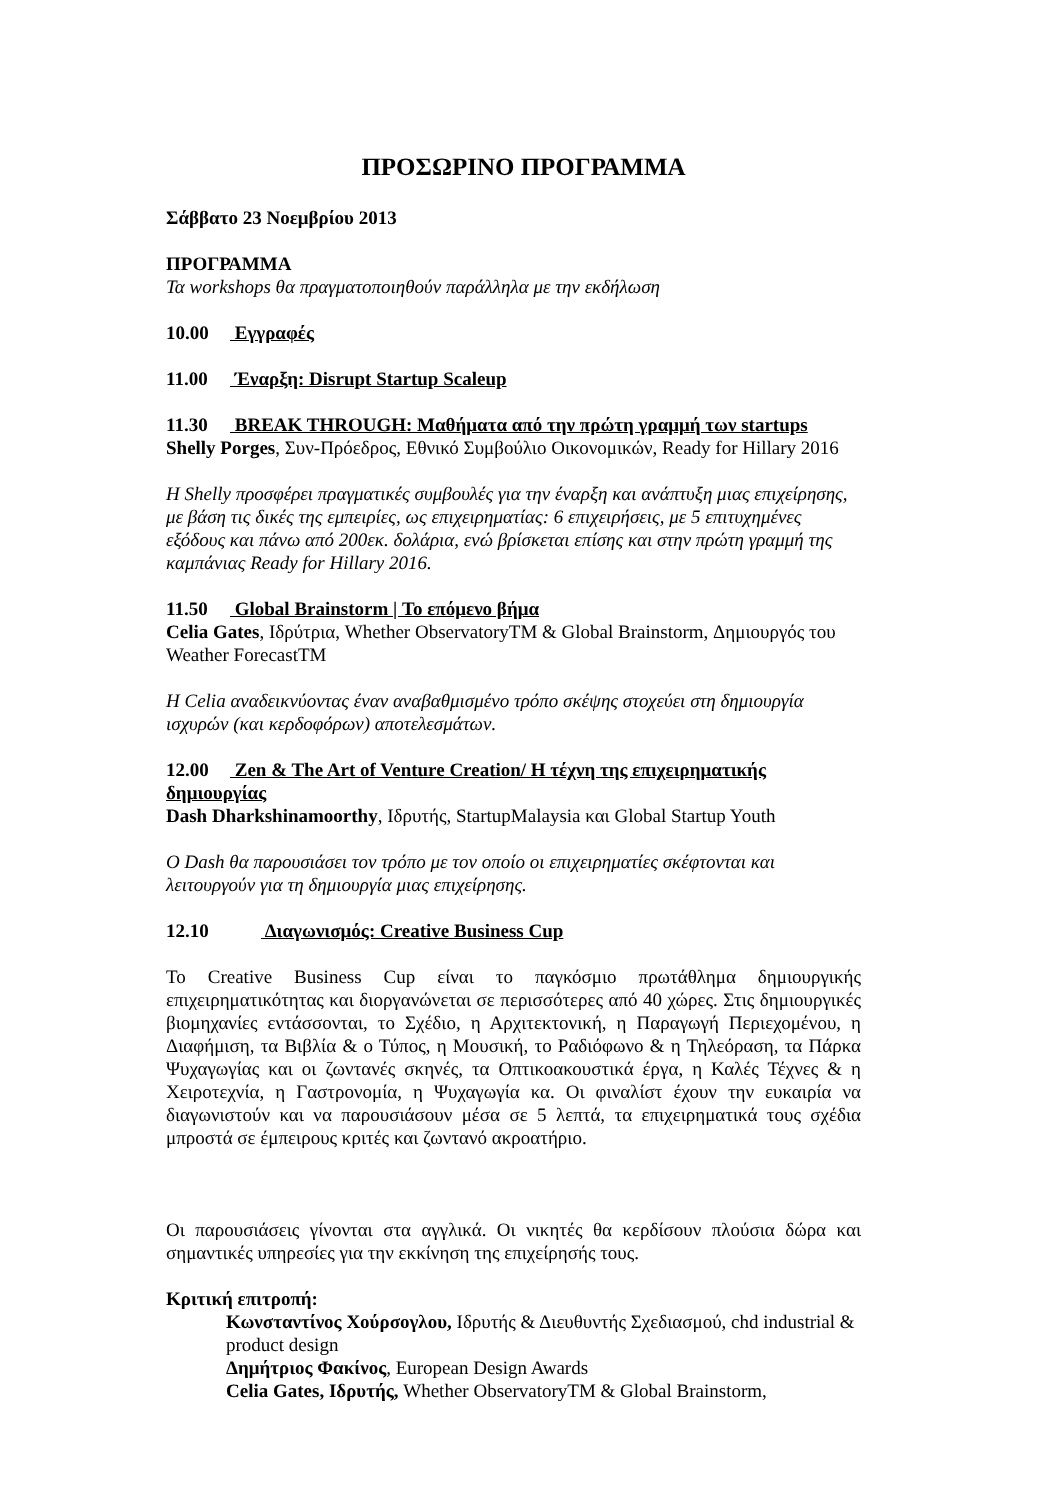ΠΡΟΣΩΡΙΝΟ ΠΡΟΓΡΑΜΜΑ
Σάββατο 23 Νοεμβρίου 2013
ΠΡΟΓΡΑΜΜΑ
Τα workshops θα πραγματοποιηθούν παράλληλα με την εκδήλωση
10.00 Εγγραφές
11.00 Έναρξη: Disrupt Startup Scaleup
11.30 BREAK THROUGH: Μαθήματα από την πρώτη γραμμή των startups
Shelly Porges, Συν-Πρόεδρος, Εθνικό Συμβούλιο Οικονομικών, Ready for Hillary 2016
Η Shelly προσφέρει πραγματικές συμβουλές για την έναρξη και ανάπτυξη μιας επιχείρησης, με βάση τις δικές της εμπειρίες, ως επιχειρηματίας: 6 επιχειρήσεις, με 5 επιτυχημένες εξόδους και πάνω από 200εκ. δολάρια, ενώ βρίσκεται επίσης και στην πρώτη γραμμή της καμπάνιας Ready for Hillary 2016.
11.50 Global Brainstorm | Το επόμενο βήμα
Celia Gates, Ιδρύτρια, Whether ObservatoryTM & Global Brainstorm, Δημιουργός του Weather ForecastTM
Η Celia αναδεικνύοντας έναν αναβαθμισμένο τρόπο σκέψης στοχεύει στη δημιουργία ισχυρών (και κερδοφόρων) αποτελεσμάτων.
12.00 Zen & The Art of Venture Creation/ Η τέχνη της επιχειρηματικής δημιουργίας
Dash Dharkshinamoorthy, Ιδρυτής, StartupMalaysia και Global Startup Youth
Ο Dash θα παρουσιάσει τον τρόπο με τον οποίο οι επιχειρηματίες σκέφτονται και λειτουργούν για τη δημιουργία μιας επιχείρησης.
12.10 Διαγωνισμός: Creative Business Cup
Το Creative Business Cup είναι το παγκόσμιο πρωτάθλημα δημιουργικής επιχειρηματικότητας και διοργανώνεται σε περισσότερες από 40 χώρες. Στις δημιουργικές βιομηχανίες εντάσσονται, το Σχέδιο, η Αρχιτεκτονική, η Παραγωγή Περιεχομένου, η Διαφήμιση, τα Βιβλία & ο Τύπος, η Μουσική, το Ραδιόφωνο & η Τηλεόραση, τα Πάρκα Ψυχαγωγίας και οι ζωντανές σκηνές, τα Οπτικοακουστικά έργα, η Καλές Τέχνες & η Χειροτεχνία, η Γαστρονομία, η Ψυχαγωγία κα. Οι φιναλίστ έχουν την ευκαιρία να διαγωνιστούν και να παρουσιάσουν μέσα σε 5 λεπτά, τα επιχειρηματικά τους σχέδια μπροστά σε έμπειρους κριτές και ζωντανό ακροατήριο.
Οι παρουσιάσεις γίνονται στα αγγλικά. Οι νικητές θα κερδίσουν πλούσια δώρα και σημαντικές υπηρεσίες για την εκκίνηση της επιχείρησής τους.
Κριτική επιτροπή:
Κωνσταντίνος Χούρσογλου, Ιδρυτής & Διευθυντής Σχεδιασμού, chd industrial & product design
Δημήτριος Φακίνος, European Design Awards
Celia Gates, Ιδρυτής, Whether ObservatoryTM & Global Brainstorm,